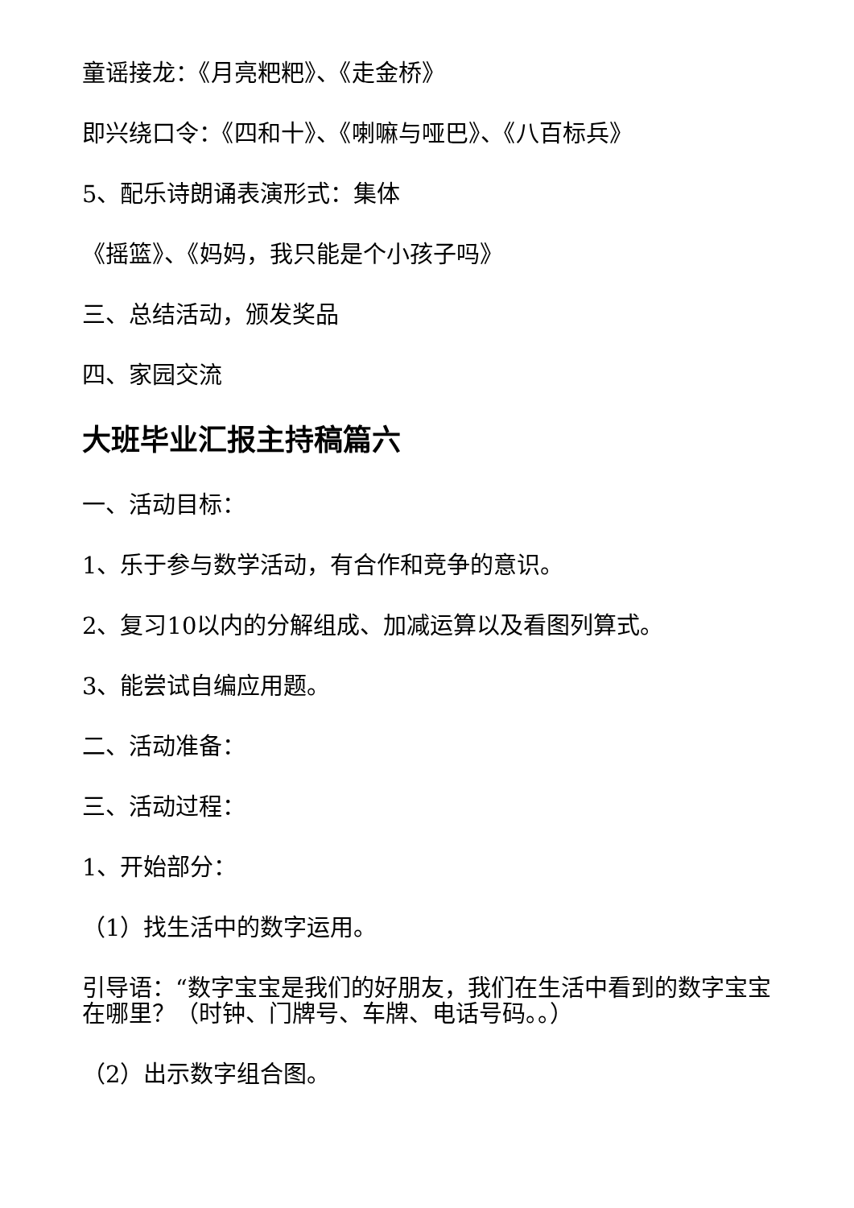童谣接龙：《月亮粑粑》、《走金桥》
即兴绕口令：《四和十》、《喇嘛与哑巴》、《八百标兵》
5、配乐诗朗诵表演形式：集体
《摇篮》、《妈妈，我只能是个小孩子吗》
三、总结活动，颁发奖品
四、家园交流
大班毕业汇报主持稿篇六
一、活动目标：
1、乐于参与数学活动，有合作和竞争的意识。
2、复习10以内的分解组成、加减运算以及看图列算式。
3、能尝试自编应用题。
二、活动准备：
三、活动过程：
1、开始部分：
（1）找生活中的数字运用。
引导语：“数字宝宝是我们的好朋友，我们在生活中看到的数字宝宝在哪里？（时钟、门牌号、车牌、电话号码。。）
（2）出示数字组合图。